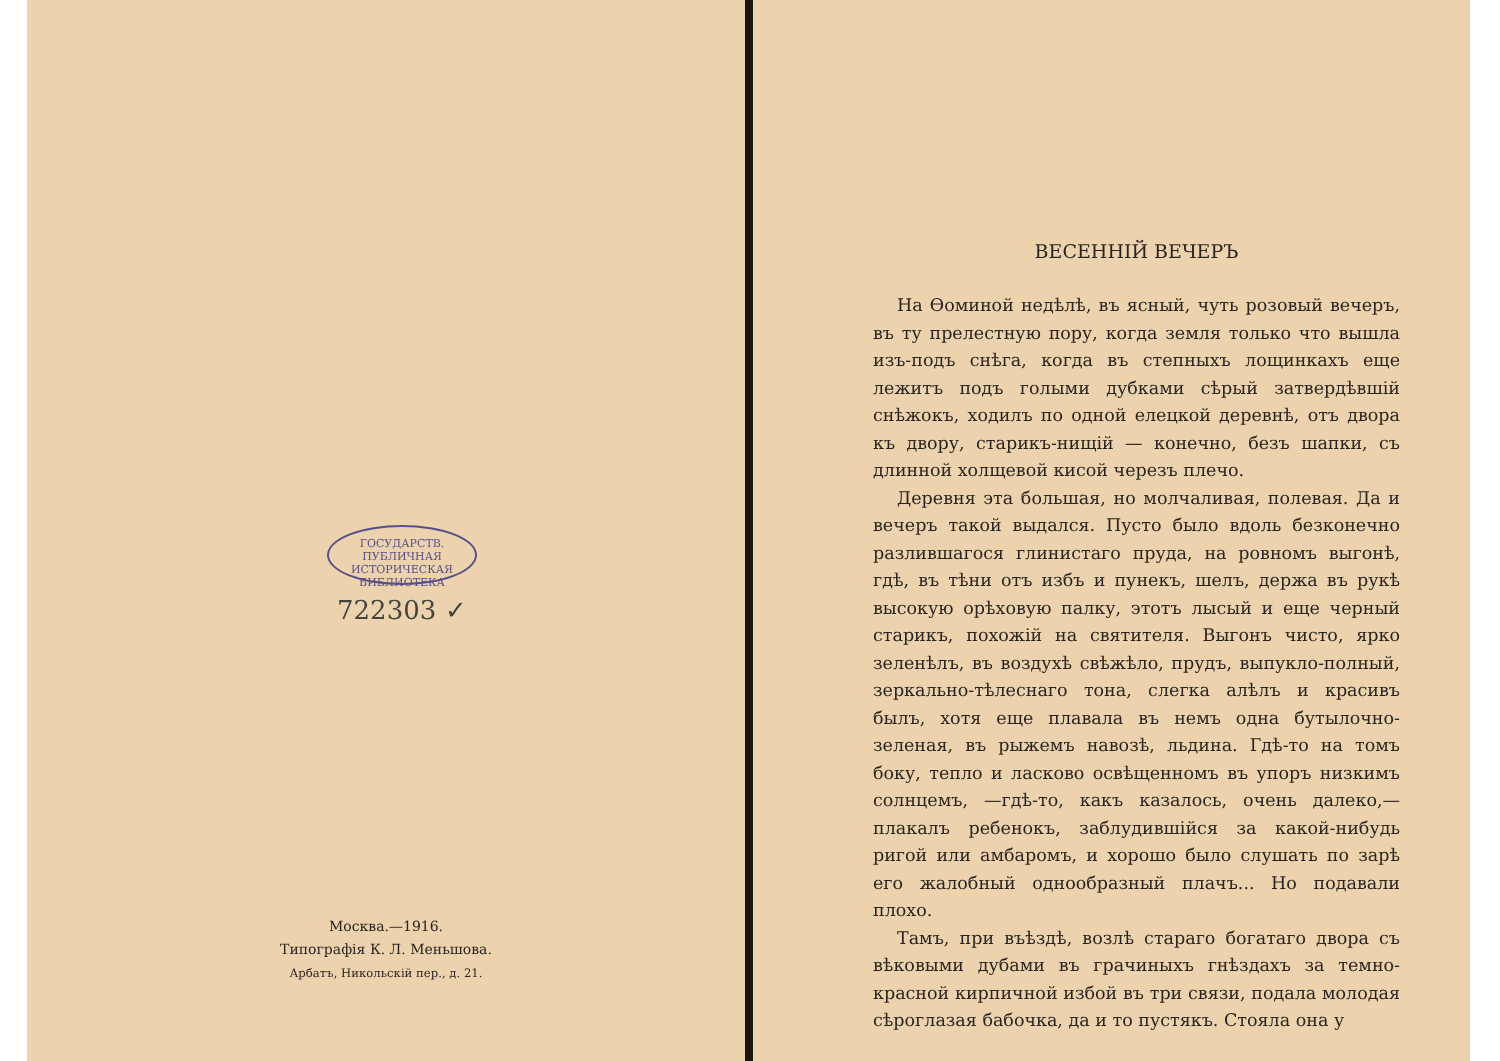ГОСУДАРСТВ. ПУБЛИЧНАЯ ИСТОРИЧЕСКАЯ БИБЛИОТЕКА
722303 ✓
Москва.—1916.
Типографія К. Л. Меньшова.
Арбатъ, Никольскій пер., д. 21.
ВЕСЕННІЙ ВЕЧЕРЪ
На Ѳоминой недѣлѣ, въ ясный, чуть розовый вечеръ, въ ту прелестную пору, когда земля только что вышла изъ-подъ снѣга, когда въ степныхъ лощинкахъ еще лежитъ подъ голыми дубками сѣрый затвердѣвшій снѣжокъ, ходилъ по одной елецкой деревнѣ, отъ двора къ двору, старикъ-нищій — конечно, безъ шапки, съ длинной холщевой кисой черезъ плечо.
Деревня эта большая, но молчаливая, полевая. Да и вечеръ такой выдался. Пусто было вдоль безконечно разлившагося глинистаго пруда, на ровномъ выгонѣ, гдѣ, въ тѣни отъ избъ и пунекъ, шелъ, держа въ рукѣ высокую орѣховую палку, этотъ лысый и еще черный старикъ, похожій на святителя. Выгонъ чисто, ярко зеленѣлъ, въ воздухѣ свѣжѣло, прудъ, выпукло-полный, зеркально-тѣлеснаго тона, слегка алѣлъ и красивъ былъ, хотя еще плавала въ немъ одна бутылочно-зеленая, въ рыжемъ навозѣ, льдина. Гдѣ-то на томъ боку, тепло и ласково освѣщенномъ въ упоръ низкимъ солнцемъ, —гдѣ-то, какъ казалось, очень далеко,—плакалъ ребенокъ, заблудившійся за какой-нибудь ригой или амбаромъ, и хорошо было слушать по зарѣ его жалобный однообразный плачъ... Но подавали плохо.
Тамъ, при въѣздѣ, возлѣ стараго богатаго двора съ вѣковыми дубами въ грачиныхъ гнѣздахъ за темно-красной кирпичной избой въ три связи, подала молодая сѣроглазая бабочка, да и то пустякъ. Стояла она у